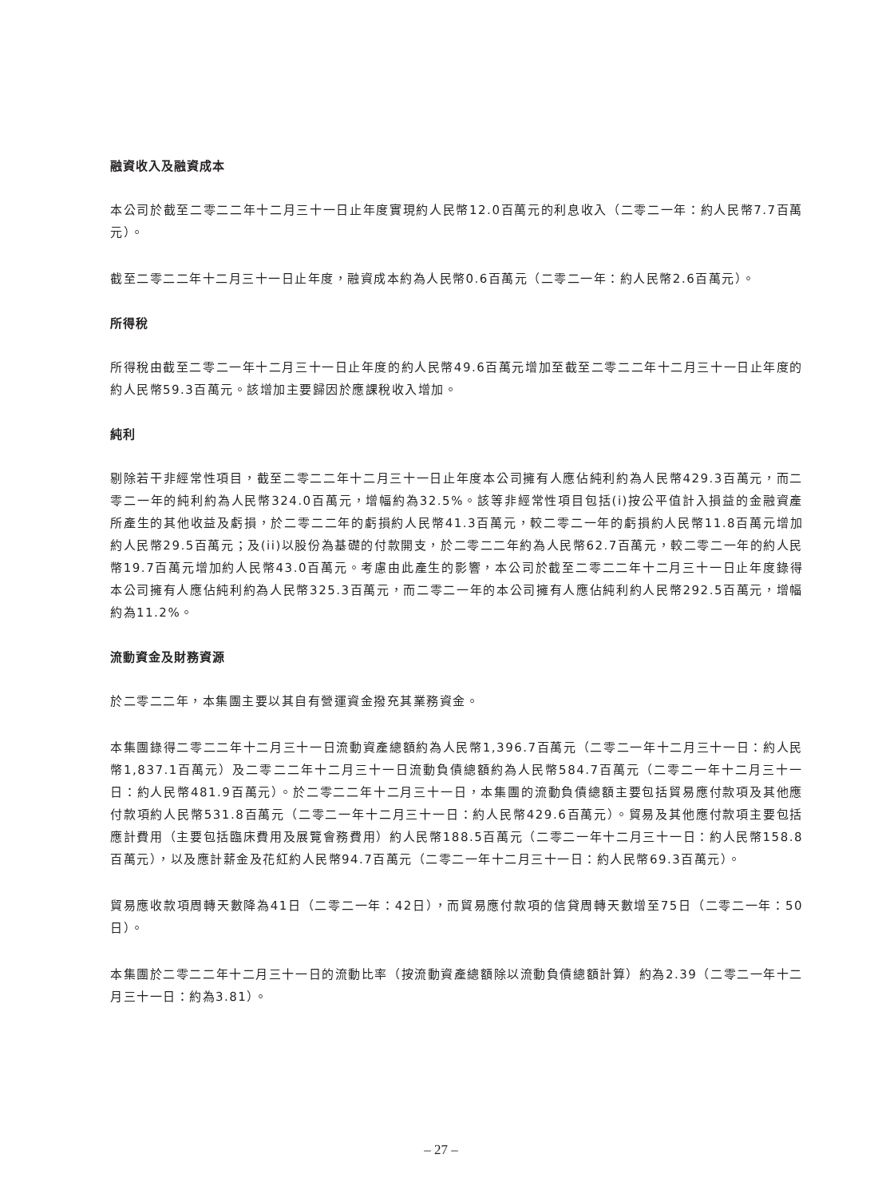融資收入及融資成本
本公司於截至二零二二年十二月三十一日止年度實現約人民幣12.0百萬元的利息收入（二零二一年：約人民幣7.7百萬元）。
截至二零二二年十二月三十一日止年度，融資成本約為人民幣0.6百萬元（二零二一年：約人民幣2.6百萬元）。
所得稅
所得稅由截至二零二一年十二月三十一日止年度的約人民幣49.6百萬元增加至截至二零二二年十二月三十一日止年度的約人民幣59.3百萬元。該增加主要歸因於應課稅收入增加。
純利
剔除若干非經常性項目，截至二零二二年十二月三十一日止年度本公司擁有人應佔純利約為人民幣429.3百萬元，而二零二一年的純利約為人民幣324.0百萬元，增幅約為32.5%。該等非經常性項目包括(i)按公平值計入損益的金融資產所產生的其他收益及虧損，於二零二二年的虧損約人民幣41.3百萬元，較二零二一年的虧損約人民幣11.8百萬元增加約人民幣29.5百萬元；及(ii)以股份為基礎的付款開支，於二零二二年約為人民幣62.7百萬元，較二零二一年的約人民幣19.7百萬元增加約人民幣43.0百萬元。考慮由此產生的影響，本公司於截至二零二二年十二月三十一日止年度錄得本公司擁有人應佔純利約為人民幣325.3百萬元，而二零二一年的本公司擁有人應佔純利約人民幣292.5百萬元，增幅約為11.2%。
流動資金及財務資源
於二零二二年，本集團主要以其自有營運資金撥充其業務資金。
本集團錄得二零二二年十二月三十一日流動資產總額約為人民幣1,396.7百萬元（二零二一年十二月三十一日：約人民幣1,837.1百萬元）及二零二二年十二月三十一日流動負債總額約為人民幣584.7百萬元（二零二一年十二月三十一日：約人民幣481.9百萬元）。於二零二二年十二月三十一日，本集團的流動負債總額主要包括貿易應付款項及其他應付款項約人民幣531.8百萬元（二零二一年十二月三十一日：約人民幣429.6百萬元）。貿易及其他應付款項主要包括應計費用（主要包括臨床費用及展覽會務費用）約人民幣188.5百萬元（二零二一年十二月三十一日：約人民幣158.8百萬元），以及應計薪金及花紅約人民幣94.7百萬元（二零二一年十二月三十一日：約人民幣69.3百萬元）。
貿易應收款項周轉天數降為41日（二零二一年：42日），而貿易應付款項的信貸周轉天數增至75日（二零二一年：50日）。
本集團於二零二二年十二月三十一日的流動比率（按流動資產總額除以流動負債總額計算）約為2.39（二零二一年十二月三十一日：約為3.81）。
– 27 –